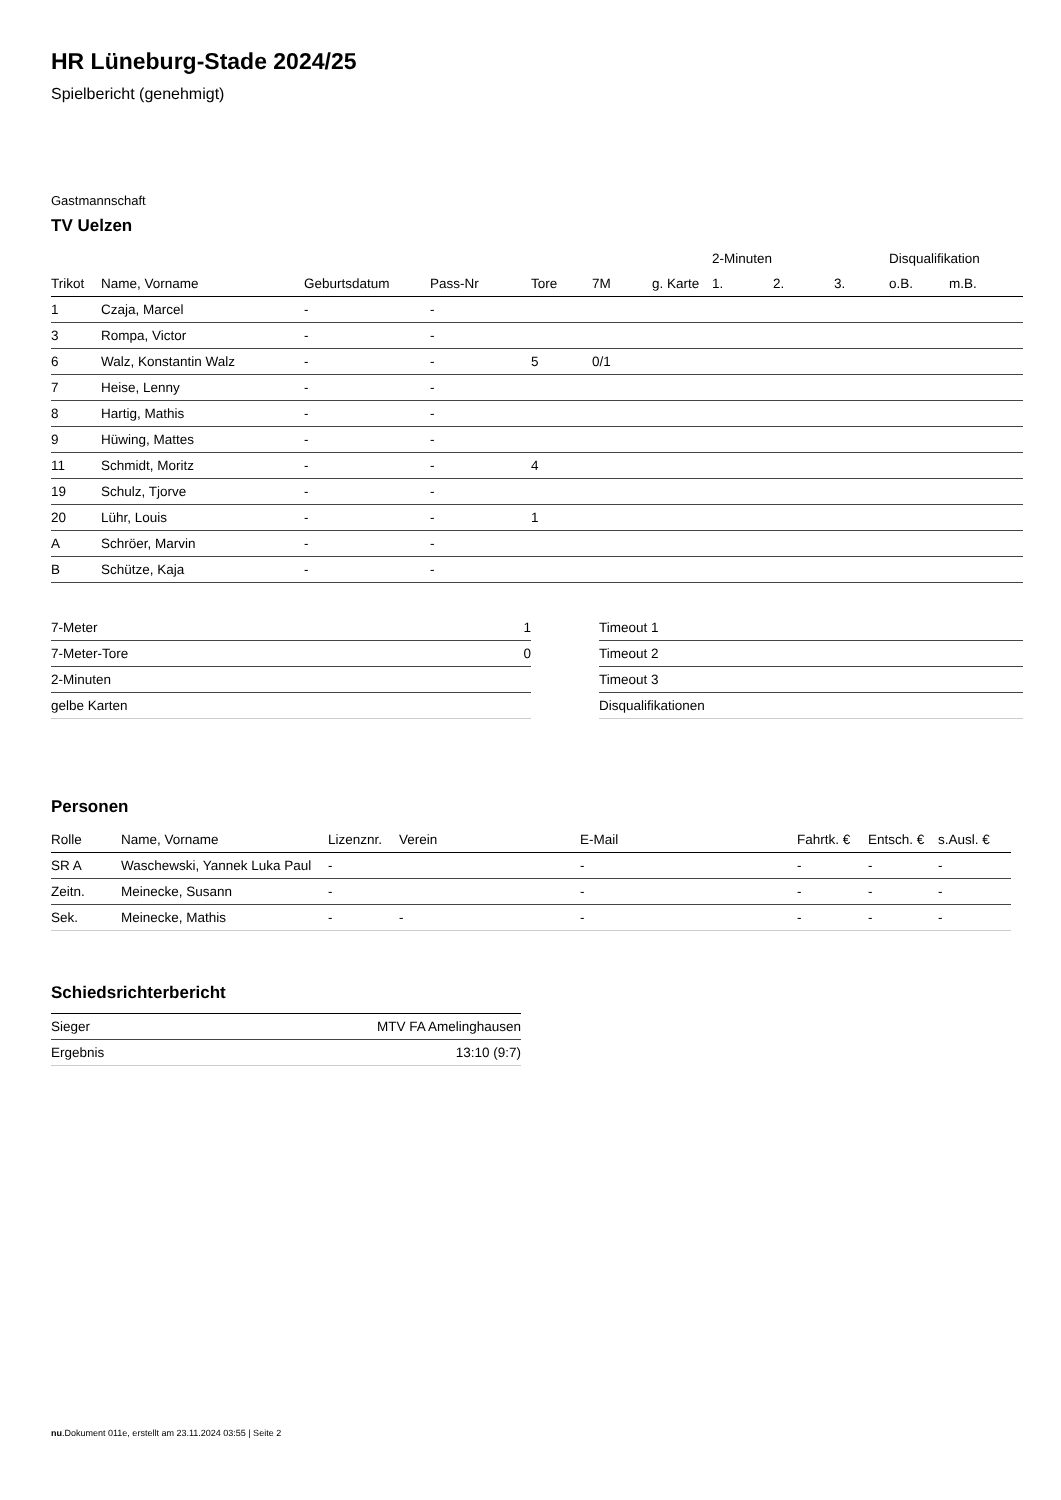HR Lüneburg-Stade 2024/25
Spielbericht (genehmigt)
Gastmannschaft
TV Uelzen
| | | | | | | | 2-Minuten | | | Disqualifikation | |
| --- | --- | --- | --- | --- | --- | --- | --- | --- | --- | --- | --- |
| Trikot | Name, Vorname | Geburtsdatum | Pass-Nr | Tore | 7M | g. Karte | 1. | 2. | 3. | o.B. | m.B. |
| 1 | Czaja, Marcel | - | - | | | | | | | | |
| 3 | Rompa, Victor | - | - | | | | | | | | |
| 6 | Walz, Konstantin Walz | - | - | 5 | 0/1 | | | | | | |
| 7 | Heise, Lenny | - | - | | | | | | | | |
| 8 | Hartig, Mathis | - | - | | | | | | | | |
| 9 | Hüwing, Mattes | - | - | | | | | | | | |
| 11 | Schmidt, Moritz | - | - | 4 | | | | | | | |
| 19 | Schulz, Tjorve | - | - | | | | | | | | |
| 20 | Lühr, Louis | - | - | 1 | | | | | | | |
| A | Schröer, Marvin | - | - | | | | | | | | |
| B | Schütze, Kaja | - | - | | | | | | | | |
| 7-Meter | 1 |
| 7-Meter-Tore | 0 |
| 2-Minuten | |
| gelbe Karten | |
| Timeout 1 |
| Timeout 2 |
| Timeout 3 |
| Disqualifikationen |
Personen
| Rolle | Name, Vorname | Lizenznr. | Verein | E-Mail | Fahrtk. € | Entsch. € | s.Ausl. € |
| --- | --- | --- | --- | --- | --- | --- | --- |
| SR A | Waschewski, Yannek Luka Paul | - | | - | - | - | - |
| Zeitn. | Meinecke, Susann | - | | - | - | - | - |
| Sek. | Meinecke, Mathis | - | - | - | - | - | - |
Schiedsrichterbericht
| Sieger | MTV FA Amelinghausen |
| Ergebnis | 13:10 (9:7) |
nu.Dokument 011e, erstellt am 23.11.2024 03:55 | Seite 2